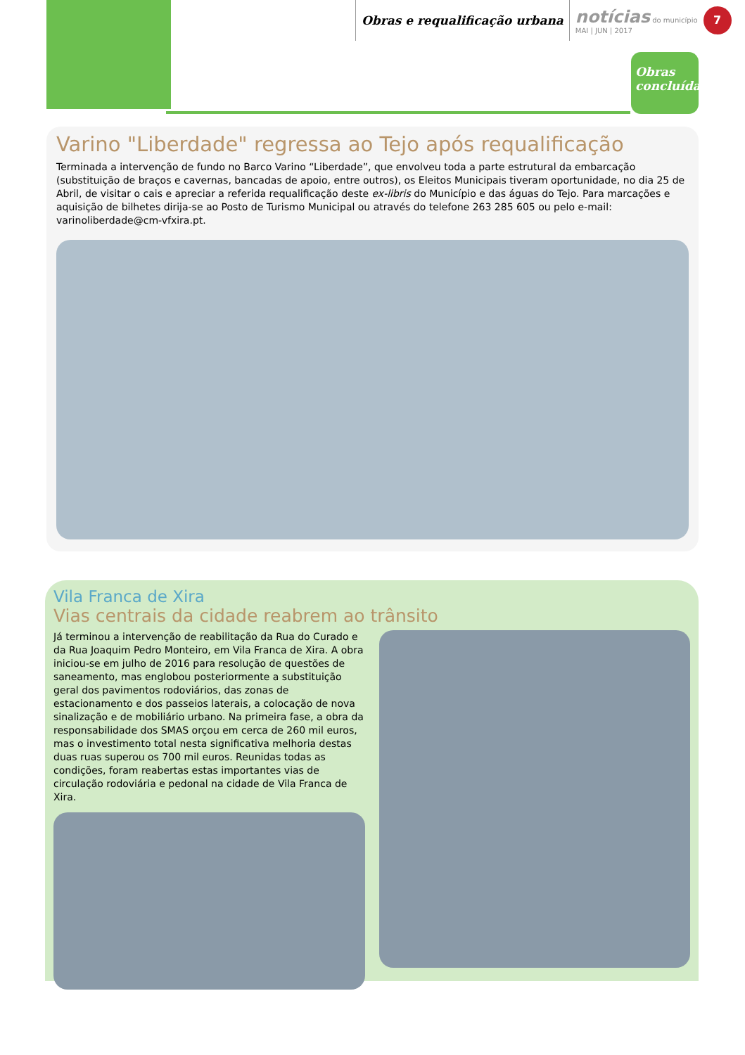Obras e requalificação urbana
notícias do município
MAI | JUN | 2017
7
Obras concluídas
Varino "Liberdade" regressa ao Tejo após requalificação
Terminada a intervenção de fundo no Barco Varino “Liberdade”, que envolveu toda a parte estrutural da embarcação (substituição de braços e cavernas, bancadas de apoio, entre outros), os Eleitos Municipais tiveram oportunidade, no dia 25 de Abril, de visitar o cais e apreciar a referida requalificação deste ex-libris do Município e das águas do Tejo. Para marcações e aquisição de bilhetes dirija-se ao Posto de Turismo Municipal ou através do telefone 263 285 605 ou pelo e-mail: varinoliberdade@cm-vfxira.pt.
Vila Franca de Xira
Vias centrais da cidade reabrem ao trânsito
Já terminou a intervenção de reabilitação da Rua do Curado e da Rua Joaquim Pedro Monteiro, em Vila Franca de Xira. A obra iniciou-se em julho de 2016 para resolução de questões de saneamento, mas englobou posteriormente a substituição geral dos pavimentos rodoviários, das zonas de estacionamento e dos passeios laterais, a colocação de nova sinalização e de mobiliário urbano. Na primeira fase, a obra da responsabilidade dos SMAS orçou em cerca de 260 mil euros, mas o investimento total nesta significativa melhoria destas duas ruas superou os 700 mil euros. Reunidas todas as condições, foram reabertas estas importantes vias de circulação rodoviária e pedonal na cidade de Vila Franca de Xira.